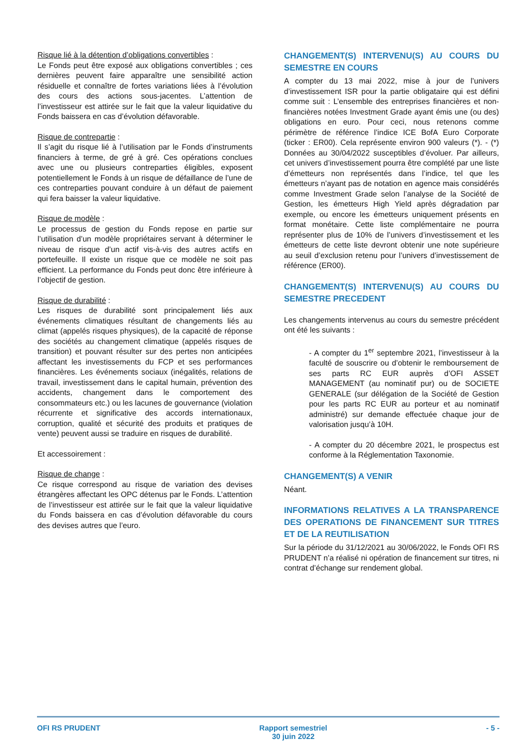Risque lié à la détention d’obligations convertibles :
Le Fonds peut être exposé aux obligations convertibles ; ces dernières peuvent faire apparaître une sensibilité action résiduelle et connaître de fortes variations liées à l’évolution des cours des actions sous-jacentes. L’attention de l’investisseur est attirée sur le fait que la valeur liquidative du Fonds baissera en cas d’évolution défavorable.
Risque de contrepartie :
Il s’agit du risque lié à l’utilisation par le Fonds d’instruments financiers à terme, de gré à gré. Ces opérations conclues avec une ou plusieurs contreparties éligibles, exposent potentiellement le Fonds à un risque de défaillance de l’une de ces contreparties pouvant conduire à un défaut de paiement qui fera baisser la valeur liquidative.
Risque de modèle :
Le processus de gestion du Fonds repose en partie sur l’utilisation d’un modèle propriétaires servant à déterminer le niveau de risque d’un actif vis-à-vis des autres actifs en portefeuille. Il existe un risque que ce modèle ne soit pas efficient. La performance du Fonds peut donc être inférieure à l’objectif de gestion.
Risque de durabilité :
Les risques de durabilité sont principalement liés aux événements climatiques résultant de changements liés au climat (appelés risques physiques), de la capacité de réponse des sociétés au changement climatique (appelés risques de transition) et pouvant résulter sur des pertes non anticipées affectant les investissements du FCP et ses performances financières. Les événements sociaux (inégalités, relations de travail, investissement dans le capital humain, prévention des accidents, changement dans le comportement des consommateurs etc.) ou les lacunes de gouvernance (violation récurrente et significative des accords internationaux, corruption, qualité et sécurité des produits et pratiques de vente) peuvent aussi se traduire en risques de durabilité.
Et accessoirement :
Risque de change :
Ce risque correspond au risque de variation des devises étrangères affectant les OPC détenus par le Fonds. L’attention de l’investisseur est attirée sur le fait que la valeur liquidative du Fonds baissera en cas d’évolution défavorable du cours des devises autres que l’euro.
CHANGEMENT(S) INTERVENU(S) AU COURS DU SEMESTRE EN COURS
A compter du 13 mai 2022, mise à jour de l’univers d’investissement ISR pour la partie obligataire qui est défini comme suit : L’ensemble des entreprises financières et non-financières notées Investment Grade ayant émis une (ou des) obligations en euro. Pour ceci, nous retenons comme périmètre de référence l’indice ICE BofA Euro Corporate (ticker : ER00). Cela représente environ 900 valeurs (*). - (*) Données au 30/04/2022 susceptibles d’évoluer. Par ailleurs, cet univers d’investissement pourra être complété par une liste d’émetteurs non représentés dans l’indice, tel que les émetteurs n’ayant pas de notation en agence mais considérés comme Investment Grade selon l’analyse de la Société de Gestion, les émetteurs High Yield après dégradation par exemple, ou encore les émetteurs uniquement présents en format monétaire. Cette liste complémentaire ne pourra représenter plus de 10% de l’univers d’investissement et les émetteurs de cette liste devront obtenir une note supérieure au seuil d’exclusion retenu pour l’univers d’investissement de référence (ER00).
CHANGEMENT(S) INTERVENU(S) AU COURS DU SEMESTRE PRECEDENT
Les changements intervenus au cours du semestre précédent ont été les suivants :
- A compter du 1<sup>er</sup> septembre 2021, l’investisseur à la faculté de souscrire ou d’obtenir le remboursement de ses parts RC EUR auprès d’OFI ASSET MANAGEMENT (au nominatif pur) ou de SOCIETE GENERALE (sur délégation de la Société de Gestion pour les parts RC EUR au porteur et au nominatif administré) sur demande effectuée chaque jour de valorisation jusqu’à 10H.
- A compter du 20 décembre 2021, le prospectus est conforme à la Réglementation Taxonomie.
CHANGEMENT(S) A VENIR
Néant.
INFORMATIONS RELATIVES A LA TRANSPARENCE DES OPERATIONS DE FINANCEMENT SUR TITRES ET DE LA REUTILISATION
Sur la période du 31/12/2021 au 30/06/2022, le Fonds OFI RS PRUDENT n’a réalisé ni opération de financement sur titres, ni contrat d’échange sur rendement global.
OFI RS PRUDENT Rapport semestriel
30 juin 2022 - 5 -